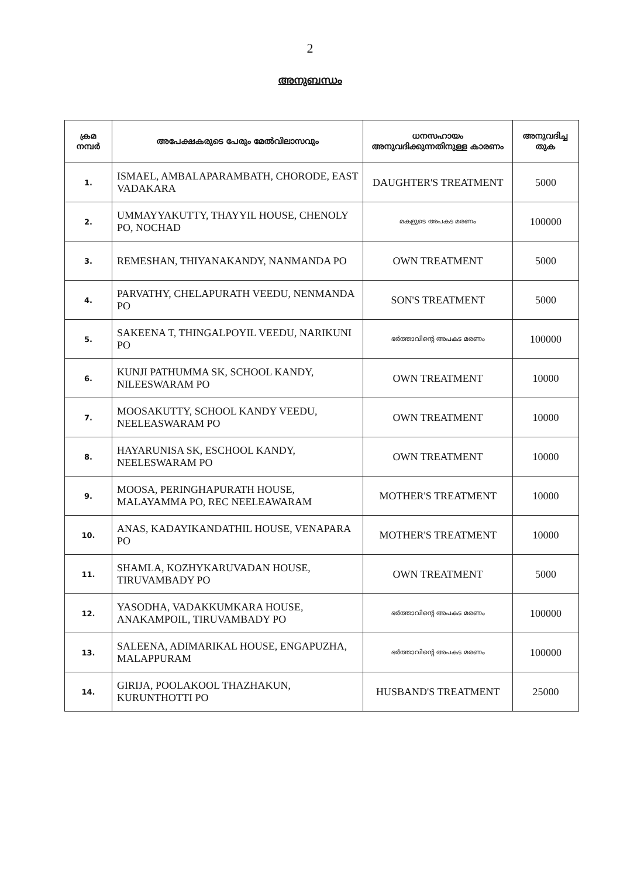2
അനുബന്ധം
| ക്രമ നമ്പർ | അപേക്ഷകരുടെ പേരും മേൽവിലാസവും | ധനസഹായം അനുവദിക്കുന്നതിനുള്ള കാരണം | അനുവദിച്ച തുക |
| --- | --- | --- | --- |
| 1. | ISMAEL, AMBALAPARAMBATH, CHORODE, EAST VADAKARA | DAUGHTER'S TREATMENT | 5000 |
| 2. | UMMAYYAKUTTY, THAYYIL HOUSE, CHENOLY PO, NOCHAD | മകളുടെ അപകട മരണം | 100000 |
| 3. | REMESHAN, THIYANAKANDY, NANMANDA PO | OWN TREATMENT | 5000 |
| 4. | PARVATHY, CHELAPURATH VEEDU, NENMANDA PO | SON'S TREATMENT | 5000 |
| 5. | SAKEENA T, THINGALPOYIL VEEDU, NARIKUNI PO | ഭർത്താവിന്റെ അപകട മരണം | 100000 |
| 6. | KUNJI PATHUMMA SK, SCHOOL KANDY, NILEESWARAM PO | OWN TREATMENT | 10000 |
| 7. | MOOSAKUTTY, SCHOOL KANDY VEEDU, NEELEASWARAM PO | OWN TREATMENT | 10000 |
| 8. | HAYARUNISA SK, ESCHOOL KANDY, NEELESWARAM PO | OWN TREATMENT | 10000 |
| 9. | MOOSA, PERINGHAPURATH HOUSE, MALAYAMMA PO, REC NEELEAWARAM | MOTHER'S TREATMENT | 10000 |
| 10. | ANAS, KADAYIKANDATHIL HOUSE, VENAPARA PO | MOTHER'S TREATMENT | 10000 |
| 11. | SHAMLA, KOZHYKARUVADAN HOUSE, TIRUVAMBADY PO | OWN TREATMENT | 5000 |
| 12. | YASODHA, VADAKKUMKARA HOUSE, ANAKAMPOIL, TIRUVAMBADY PO | ഭർത്താവിന്റെ അപകട മരണം | 100000 |
| 13. | SALEENA, ADIMARIKAL HOUSE, ENGAPUZHA, MALAPPURAM | ഭർത്താവിന്റെ അപകട മരണം | 100000 |
| 14. | GIRIJA, POOLAKOOL THAZHAKUN, KURUNTHOTTI PO | HUSBAND'S TREATMENT | 25000 |